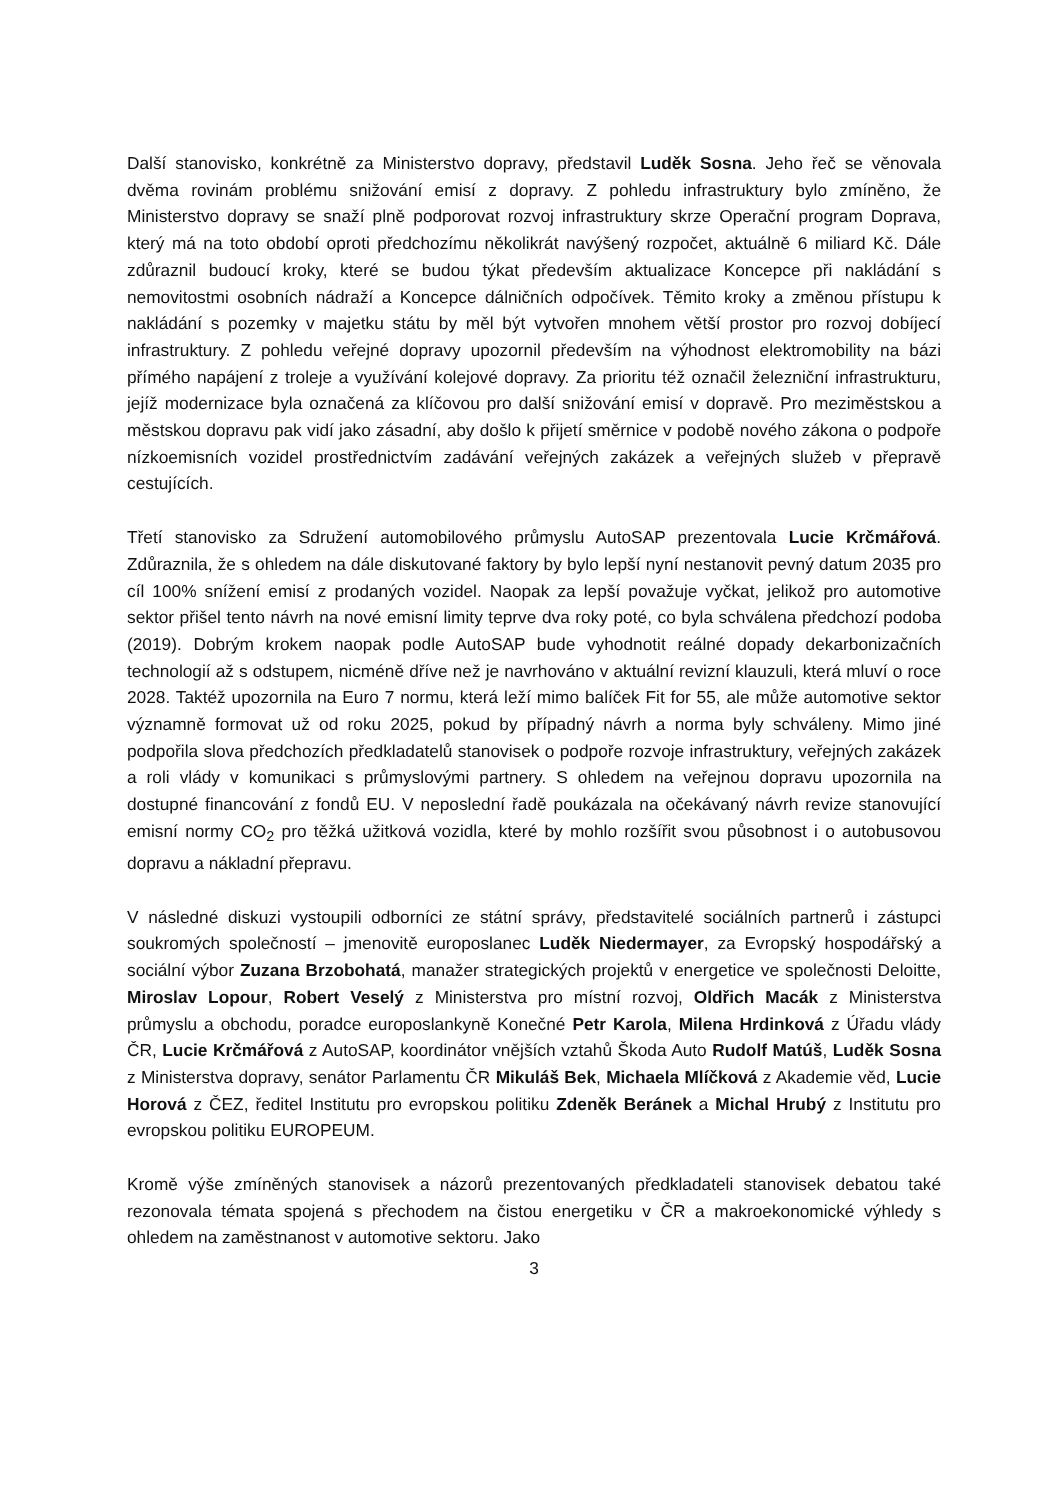Další stanovisko, konkrétně za Ministerstvo dopravy, představil Luděk Sosna. Jeho řeč se věnovala dvěma rovinám problému snižování emisí z dopravy. Z pohledu infrastruktury bylo zmíněno, že Ministerstvo dopravy se snaží plně podporovat rozvoj infrastruktury skrze Operační program Doprava, který má na toto období oproti předchozímu několikrát navýšený rozpočet, aktuálně 6 miliard Kč. Dále zdůraznil budoucí kroky, které se budou týkat především aktualizace Koncepce při nakládání s nemovitostmi osobních nádraží a Koncepce dálničních odpočívek. Těmito kroky a změnou přístupu k nakládání s pozemky v majetku státu by měl být vytvořen mnohem větší prostor pro rozvoj dobíjecí infrastruktury. Z pohledu veřejné dopravy upozornil především na výhodnost elektromobility na bázi přímého napájení z troleje a využívání kolejové dopravy. Za prioritu též označil železniční infrastrukturu, jejíž modernizace byla označená za klíčovou pro další snižování emisí v dopravě. Pro meziměstskou a městskou dopravu pak vidí jako zásadní, aby došlo k přijetí směrnice v podobě nového zákona o podpoře nízkoemisních vozidel prostřednictvím zadávání veřejných zakázek a veřejných služeb v přepravě cestujících.
Třetí stanovisko za Sdružení automobilového průmyslu AutoSAP prezentovala Lucie Krčmářová. Zdůraznila, že s ohledem na dále diskutované faktory by bylo lepší nyní nestanovit pevný datum 2035 pro cíl 100% snížení emisí z prodaných vozidel. Naopak za lepší považuje vyčkat, jelikož pro automotive sektor přišel tento návrh na nové emisní limity teprve dva roky poté, co byla schválena předchozí podoba (2019). Dobrým krokem naopak podle AutoSAP bude vyhodnotit reálné dopady dekarbonizačních technologií až s odstupem, nicméně dříve než je navrhováno v aktuální revizní klauzuli, která mluví o roce 2028. Taktéž upozornila na Euro 7 normu, která leží mimo balíček Fit for 55, ale může automotive sektor významně formovat už od roku 2025, pokud by případný návrh a norma byly schváleny. Mimo jiné podpořila slova předchozích předkladatelů stanovisek o podpoře rozvoje infrastruktury, veřejných zakázek a roli vlády v komunikaci s průmyslovými partnery. S ohledem na veřejnou dopravu upozornila na dostupné financování z fondů EU. V neposlední řadě poukázala na očekávaný návrh revize stanovující emisní normy CO<sub>2</sub> pro těžká užitková vozidla, které by mohlo rozšířit svou působnost i o autobusovou dopravu a nákladní přepravu.
V následné diskuzi vystoupili odborníci ze státní správy, představitelé sociálních partnerů i zástupci soukromých společností – jmenovitě europoslanec Luděk Niedermayer, za Evropský hospodářský a sociální výbor Zuzana Brzobohatá, manažer strategických projektů v energetice ve společnosti Deloitte, Miroslav Lopour, Robert Veselý z Ministerstva pro místní rozvoj, Oldřich Macák z Ministerstva průmyslu a obchodu, poradce europoslankyně Konečné Petr Karola, Milena Hrdinková z Úřadu vlády ČR, Lucie Krčmářová z AutoSAP, koordinátor vnějších vztahů Škoda Auto Rudolf Matúš, Luděk Sosna z Ministerstva dopravy, senátor Parlamentu ČR Mikuláš Bek, Michaela Mlíčková z Akademie věd, Lucie Horová z ČEZ, ředitel Institutu pro evropskou politiku Zdeněk Beránek a Michal Hrubý z Institutu pro evropskou politiku EUROPEUM.
Kromě výše zmíněných stanovisek a názorů prezentovaných předkladateli stanovisek debatou také rezonovala témata spojená s přechodem na čistou energetiku v ČR a makroekonomické výhledy s ohledem na zaměstnanost v automotive sektoru. Jako
3